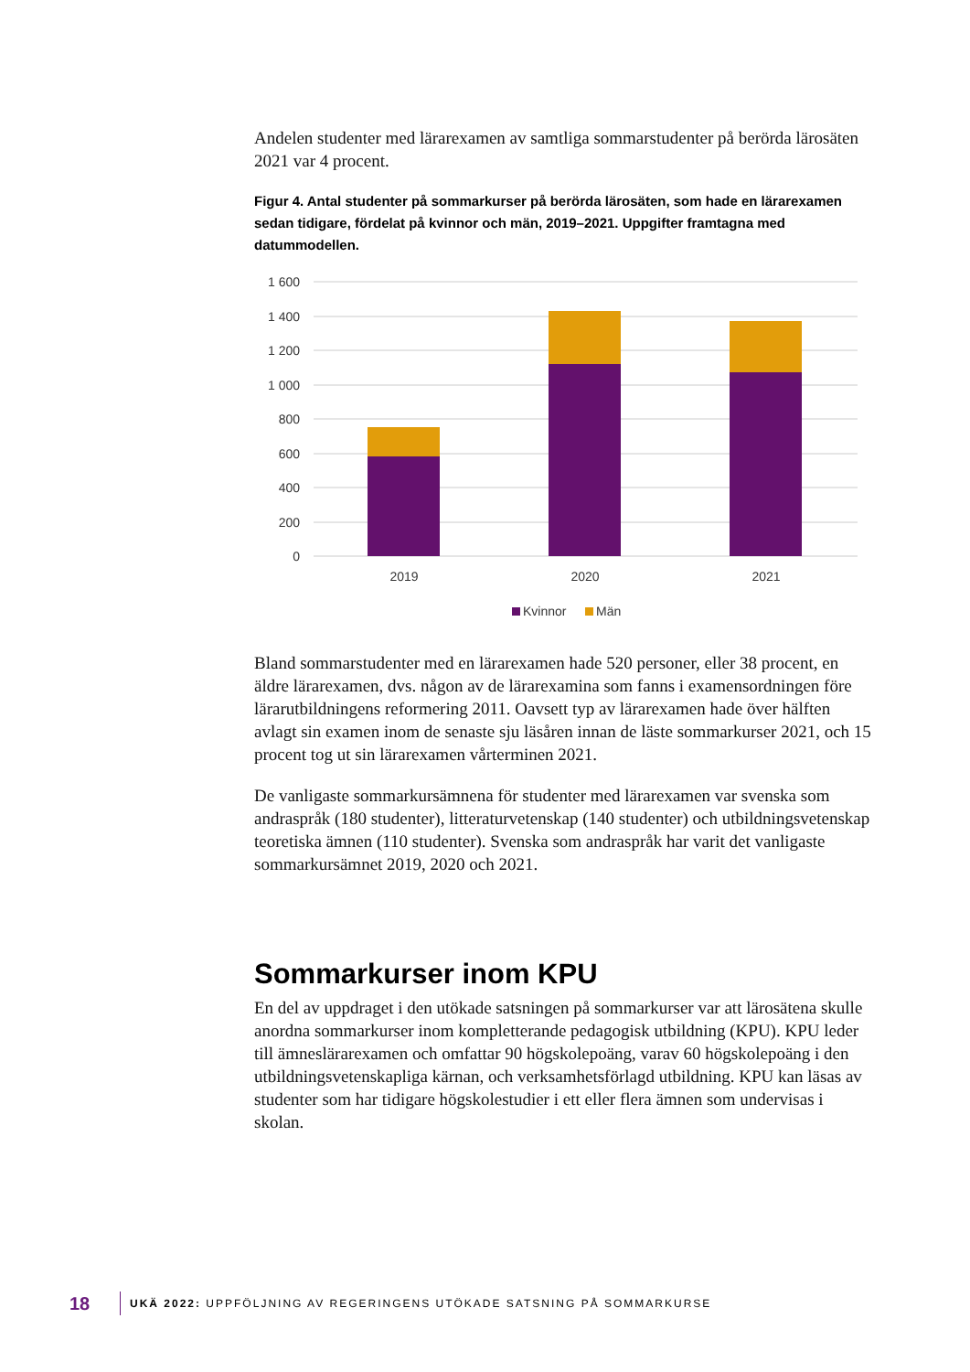Andelen studenter med lärarexamen av samtliga sommarstudenter på berörda lärosäten 2021 var 4 procent.
Figur 4. Antal studenter på sommarkurser på berörda lärosäten, som hade en lärarexamen sedan tidigare, fördelat på kvinnor och män, 2019–2021. Uppgifter framtagna med datummodellen.
1 600
1 400
1 200
1 000
800
600
400
200
0
2019
2020
2021
Kvinnor
Män
Bland sommarstudenter med en lärarexamen hade 520 personer, eller 38 procent, en äldre lärarexamen, dvs. någon av de lärarexamina som fanns i examensordningen före lärarutbildningens reformering 2011. Oavsett typ av lärarexamen hade över hälften avlagt sin examen inom de senaste sju läsåren innan de läste sommarkurser 2021, och 15 procent tog ut sin lärarexamen vårterminen 2021.
De vanligaste sommarkursämnena för studenter med lärarexamen var svenska som andraspråk (180 studenter), litteraturvetenskap (140 studenter) och utbildningsvetenskap teoretiska ämnen (110 studenter). Svenska som andraspråk har varit det vanligaste sommarkursämnet 2019, 2020 och 2021.
Sommarkurser inom KPU
En del av uppdraget i den utökade satsningen på sommarkurser var att lärosätena skulle anordna sommarkurser inom kompletterande pedagogisk utbildning (KPU). KPU leder till ämneslärarexamen och omfattar 90 högskolepoäng, varav 60 högskolepoäng i den utbildningsvetenskapliga kärnan, och verksamhetsförlagd utbildning. KPU kan läsas av studenter som har tidigare högskolestudier i ett eller flera ämnen som undervisas i skolan.
18 UKÄ 2022: UPPFÖLJNING AV REGERINGENS UTÖKADE SATSNING PÅ SOMMARKURSE